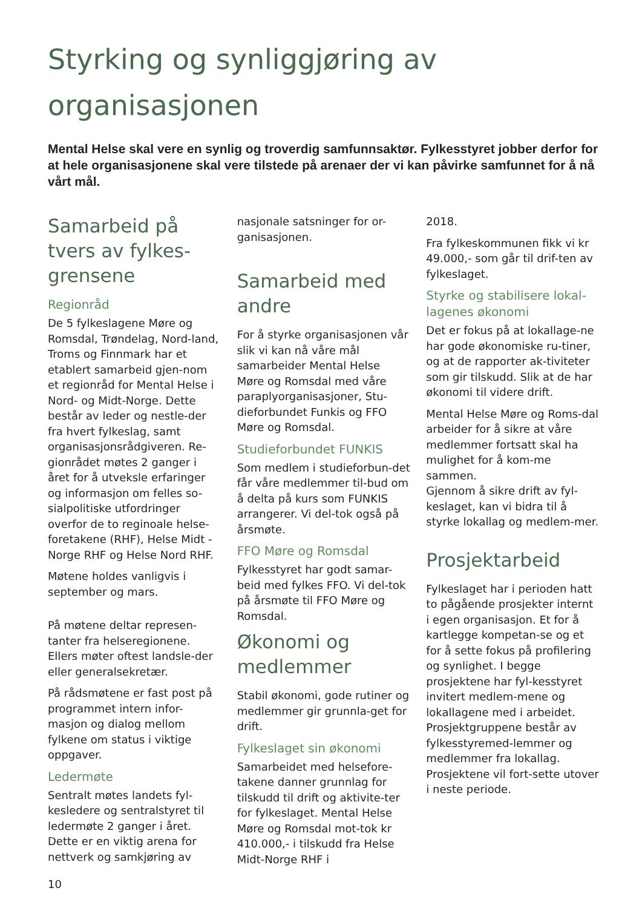Styrking og synliggjøring av organisasjonen
Mental Helse skal vere en synlig og troverdig samfunnsaktør. Fylkesstyret jobber derfor for at hele organisasjonene skal vere tilstede på arenaer der vi kan påvirke samfunnet for å nå vårt mål.
Samarbeid på tvers av fylkes-grensene
Regionråd
De 5 fylkeslagene Møre og Romsdal, Trøndelag, Nord-land, Troms og Finnmark har et etablert samarbeid gjen-nom et regionråd for Mental Helse i Nord- og Midt-Norge. Dette består av leder og nestle-der fra hvert fylkeslag, samt organisasjonsrådgiveren. Re-gionrådet møtes 2 ganger i året for å utveksle erfaringer og informasjon om felles so-sialpolitiske utfordringer overfor de to reginoale helse-foretakene (RHF), Helse Midt -Norge RHF og Helse Nord RHF.
Møtene holdes vanligvis i september og mars.
På møtene deltar represen-tanter fra helseregionene. Ellers møter oftest landsle-der eller generalsekretær.
På rådsmøtene er fast post på programmet intern infor-masjon og dialog mellom fylkene om status i viktige oppgaver.
Ledermøte
Sentralt møtes landets fyl-kesledere og sentralstyret til ledermøte 2 ganger i året. Dette er en viktig arena for nettverk og samkjøring av
10
nasjonale satsninger for or-ganisasjonen.
Samarbeid med andre
For å styrke organisasjonen vår slik vi kan nå våre mål samarbeider Mental Helse Møre og Romsdal med våre paraplyorganisasjoner, Stu-dieforbundet Funkis og FFO Møre og Romsdal.
Studieforbundet FUNKIS
Som medlem i studieforbun-det får våre medlemmer til-bud om å delta på kurs som FUNKIS arrangerer. Vi del-tok også på årsmøte.
FFO Møre og Romsdal
Fylkesstyret har godt samar-beid med fylkes FFO. Vi del-tok på årsmøte til FFO Møre og Romsdal.
Økonomi og medlemmer
Stabil økonomi, gode rutiner og medlemmer gir grunnla-get for drift.
Fylkeslaget sin økonomi
Samarbeidet med helsefore-takene danner grunnlag for tilskudd til drift og aktivite-ter for fylkeslaget. Mental Helse Møre og Romsdal mot-tok kr 410.000,- i tilskudd fra Helse Midt-Norge RHF i
2018.
Fra fylkeskommunen fikk vi kr 49.000,- som går til drif-ten av fylkeslaget.
Styrke og stabilisere lokal-lagenes økonomi
Det er fokus på at lokallage-ne har gode økonomiske ru-tiner, og at de rapporter ak-tiviteter som gir tilskudd. Slik at de har økonomi til videre drift.
Mental Helse Møre og Roms-dal arbeider for å sikre at våre medlemmer fortsatt skal ha mulighet for å kom-me sammen.
Gjennom å sikre drift av fyl-keslaget, kan vi bidra til å styrke lokallag og medlem-mer.
Prosjektarbeid
Fylkeslaget har i perioden hatt to pågående prosjekter internt i egen organisasjon. Et for å kartlegge kompetan-se og et for å sette fokus på profilering og synlighet. I begge prosjektene har fyl-kesstyret invitert medlem-mene og lokallagene med i arbeidet. Prosjektgruppene består av fylkesstyremed-lemmer og medlemmer fra lokallag. Prosjektene vil fort-sette utover i neste periode.